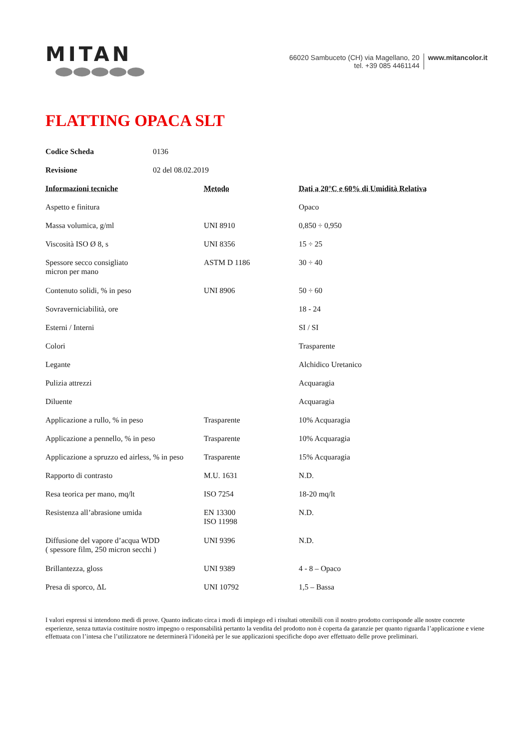MITAN
66020 Sambuceto (CH) via Magellano, 20
tel. +39 085 4461144
www.mitancolor.it
FLATTING OPACA SLT
| Codice Scheda | 0136 |
| Revisione | 02 del 08.02.2019 |
| Informazioni tecniche | Metodo | Dati a 20°C e 60% di Umidità Relativa |
| Aspetto e finitura | | Opaco |
| Massa volumica, g/ml | UNI 8910 | 0,850 ÷ 0,950 |
| Viscosità ISO Ø 8, s | UNI 8356 | 15 ÷ 25 |
| Spessore secco consigliato micron per mano | ASTM D 1186 | 30 ÷ 40 |
| Contenuto solidi, % in peso | UNI 8906 | 50 ÷ 60 |
| Sovraverniciabilità, ore | | 18 - 24 |
| Esterni / Interni | | SI / SI |
| Colori | | Trasparente |
| Legante | | Alchidico Uretanico |
| Pulizia attrezzi | | Acquaragia |
| Diluente | | Acquaragia |
| Applicazione a rullo, % in peso | Trasparente | 10% Acquaragia |
| Applicazione a pennello, % in peso | Trasparente | 10% Acquaragia |
| Applicazione a spruzzo ed airless, % in peso | Trasparente | 15% Acquaragia |
| Rapporto di contrasto | M.U. 1631 | N.D. |
| Resa teorica per mano, mq/lt | ISO 7254 | 18-20 mq/lt |
| Resistenza all’abrasione umida | EN 13300 ISO 11998 | N.D. |
| Diffusione del vapore d’acqua WDD ( spessore film, 250 micron secchi ) | UNI 9396 | N.D. |
| Brillantezza, gloss | UNI 9389 | 4 - 8 – Opaco |
| Presa di sporco, ΔL | UNI 10792 | 1,5 – Bassa |
I valori espressi si intendono medi di prove. Quanto indicato circa i modi di impiego ed i risultati ottenibili con il nostro prodotto corrisponde alle nostre concrete esperienze, senza tuttavia costituire nostro impegno o responsabilità pertanto la vendita del prodotto non è coperta da garanzie per quanto riguarda l’applicazione e viene effettuata con l’intesa che l’utilizzatore ne determinerà l’idoneità per le sue applicazioni specifiche dopo aver effettuato delle prove preliminari.